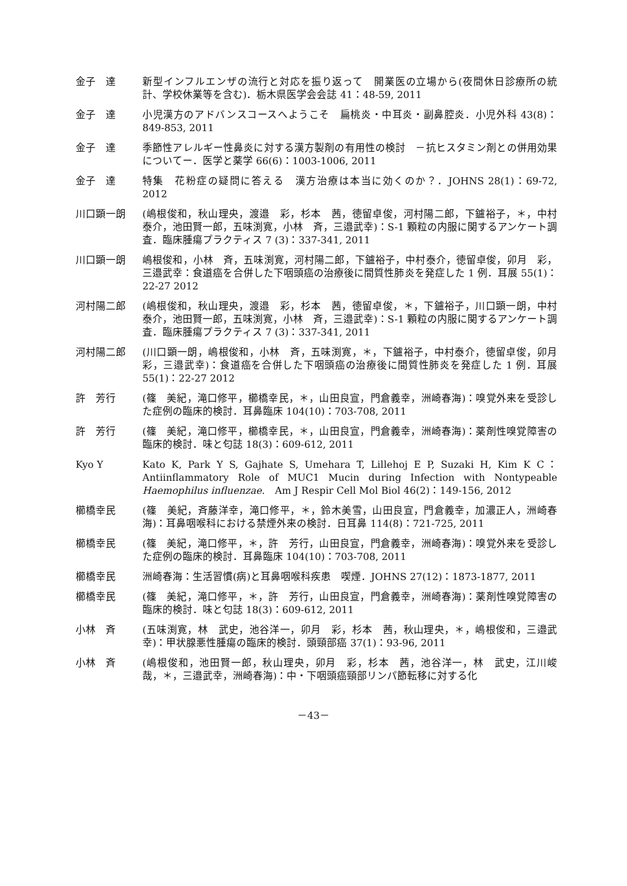金子　達 新型インフルエンザの流行と対応を振り返って　開業医の立場から(夜間休日診療所の統計、学校休業等を含む)．栃木県医学会会誌 41：48-59, 2011
金子　達 小児漢方のアドバンスコースへようこそ　扁桃炎・中耳炎・副鼻腔炎．小児外科 43(8)：849-853, 2011
金子　達 季節性アレルギー性鼻炎に対する漢方製剤の有用性の検討　－抗ヒスタミン剤との併用効果についてー．医学と薬学 66(6)：1003-1006, 2011
金子　達 特集　花粉症の疑問に答える　漢方治療は本当に効くのか？．JOHNS 28(1)：69-72, 2012
川口顕一朗 (嶋根俊和，秋山理央，渡邉　彩，杉本　茜，徳留卓俊，河村陽二郎，下鑪裕子，＊，中村泰介，池田賢一郎，五味渕寛，小林　斉，三邉武幸)：S-1 顆粒の内服に関するアンケート調査．臨床腫瘍プラクティス 7 (3)：337-341, 2011
川口顕一朗 嶋根俊和，小林　斉，五味渕寛，河村陽二郎，下鑪裕子，中村泰介，徳留卓俊，卯月　彩，三邉武幸：食道癌を合併した下咽頭癌の治療後に間質性肺炎を発症した 1 例．耳展 55(1)：22-27 2012
河村陽二郎 (嶋根俊和，秋山理央，渡邉　彩，杉本　茜，徳留卓俊，＊，下鑪裕子，川口顕一朗，中村泰介，池田賢一郎，五味渕寛，小林　斉，三邉武幸)：S-1 顆粒の内服に関するアンケート調査．臨床腫瘍プラクティス 7 (3)：337-341, 2011
河村陽二郎 (川口顕一朗，嶋根俊和，小林　斉，五味渕寛，＊，下鑪裕子，中村泰介，徳留卓俊，卯月　彩，三邉武幸)：食道癌を合併した下咽頭癌の治療後に間質性肺炎を発症した 1 例．耳展 55(1)：22-27 2012
許　芳行 (篠　美紀，滝口修平，櫛橋幸民，＊，山田良宣，門倉義幸，洲崎春海)：嗅覚外来を受診した症例の臨床的検討．耳鼻臨床 104(10)：703-708, 2011
許　芳行 (篠　美紀，滝口修平，櫛橋幸民，＊，山田良宣，門倉義幸，洲崎春海)：薬剤性嗅覚障害の臨床的検討．味と匂誌 18(3)：609-612, 2011
Kyo Y Kato K, Park Y S, Gajhate S, Umehara T, Lillehoj E P, Suzaki H, Kim K C：Antiinflammatory Role of MUC1 Mucin during Infection with Nontypeable Haemophilus influenzae.　Am J Respir Cell Mol Biol 46(2)：149-156, 2012
櫛橋幸民 (篠　美紀，斉藤洋幸，滝口修平，＊，鈴木美雪，山田良宣，門倉義幸，加濃正人，洲崎春海)：耳鼻咽喉科における禁煙外来の検討．日耳鼻 114(8)：721-725, 2011
櫛橋幸民 (篠　美紀，滝口修平，＊，許　芳行，山田良宣，門倉義幸，洲崎春海)：嗅覚外来を受診した症例の臨床的検討．耳鼻臨床 104(10)：703-708, 2011
櫛橋幸民 洲崎春海：生活習慣(病)と耳鼻咽喉科疾患　喫煙．JOHNS 27(12)：1873-1877, 2011
櫛橋幸民 (篠　美紀，滝口修平，＊，許　芳行，山田良宣，門倉義幸，洲崎春海)：薬剤性嗅覚障害の臨床的検討．味と匂誌 18(3)：609-612, 2011
小林　斉 (五味渕寛，林　武史，池谷洋一，卯月　彩，杉本　茜，秋山理央，＊，嶋根俊和，三邉武幸)：甲状腺悪性腫瘍の臨床的検討．頭頸部癌 37(1)：93-96, 2011
小林　斉 (嶋根俊和，池田賢一郎，秋山理央，卯月　彩，杉本　茜，池谷洋一，林　武史，江川峻哉，＊，三邉武幸，洲崎春海)：中・下咽頭癌頸部リンパ節転移に対する化
－43－